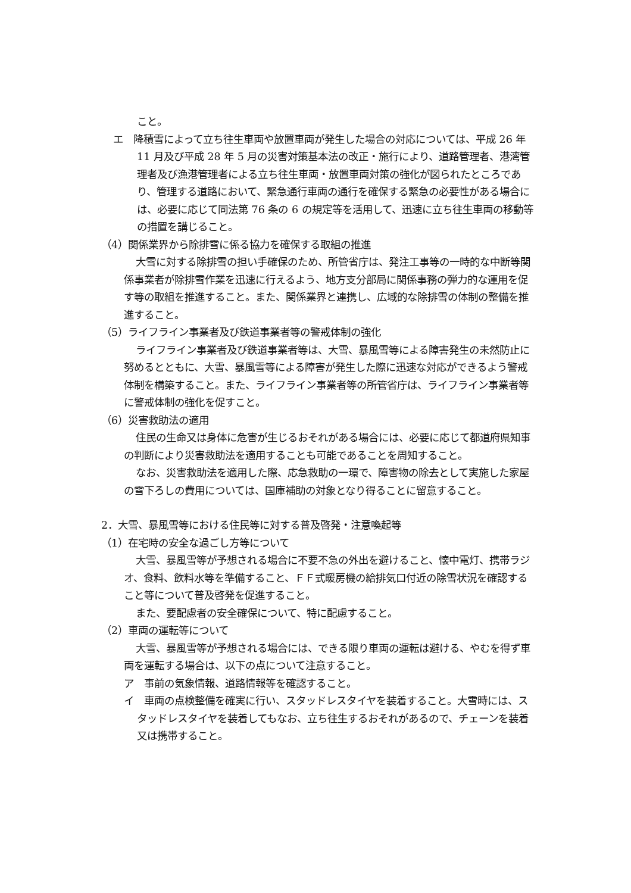こと。
エ　降積雪によって立ち往生車両や放置車両が発生した場合の対応については、平成 26 年 11 月及び平成 28 年 5 月の災害対策基本法の改正・施行により、道路管理者、港湾管理者及び漁港管理者による立ち往生車両・放置車両対策の強化が図られたところであり、管理する道路において、緊急通行車両の通行を確保する緊急の必要性がある場合には、必要に応じて同法第 76 条の 6 の規定等を活用して、迅速に立ち往生車両の移動等の措置を講じること。
（4）関係業界から除排雪に係る協力を確保する取組の推進
大雪に対する除排雪の担い手確保のため、所管省庁は、発注工事等の一時的な中断等関係事業者が除排雪作業を迅速に行えるよう、地方支分部局に関係事務の弾力的な運用を促す等の取組を推進すること。また、関係業界と連携し、広域的な除排雪の体制の整備を推進すること。
（5）ライフライン事業者及び鉄道事業者等の警戒体制の強化
ライフライン事業者及び鉄道事業者等は、大雪、暴風雪等による障害発生の未然防止に努めるとともに、大雪、暴風雪等による障害が発生した際に迅速な対応ができるよう警戒体制を構築すること。また、ライフライン事業者等の所管省庁は、ライフライン事業者等に警戒体制の強化を促すこと。
（6）災害救助法の適用
住民の生命又は身体に危害が生じるおそれがある場合には、必要に応じて都道府県知事の判断により災害救助法を適用することも可能であることを周知すること。
なお、災害救助法を適用した際、応急救助の一環で、障害物の除去として実施した家屋の雪下ろしの費用については、国庫補助の対象となり得ることに留意すること。
2．大雪、暴風雪等における住民等に対する普及啓発・注意喚起等
（1）在宅時の安全な過ごし方等について
大雪、暴風雪等が予想される場合に不要不急の外出を避けること、懐中電灯、携帯ラジオ、食料、飲料水等を準備すること、ＦＦ式暖房機の給排気口付近の除雪状況を確認すること等について普及啓発を促進すること。
また、要配慮者の安全確保について、特に配慮すること。
（2）車両の運転等について
大雪、暴風雪等が予想される場合には、できる限り車両の運転は避ける、やむを得ず車両を運転する場合は、以下の点について注意すること。
ア　事前の気象情報、道路情報等を確認すること。
イ　車両の点検整備を確実に行い、スタッドレスタイヤを装着すること。大雪時には、スタッドレスタイヤを装着してもなお、立ち往生するおそれがあるので、チェーンを装着又は携帯すること。